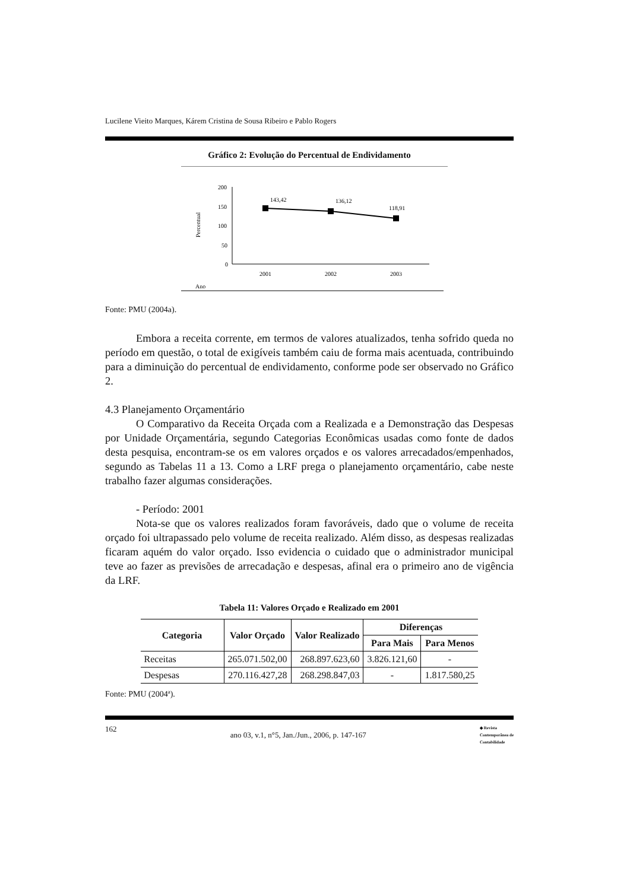Lucilene Vieito Marques, Kárem Cristina de Sousa Ribeiro e Pablo Rogers
Gráfico 2: Evolução do Percentual de Endividamento
200
150
100
50
0
Percentual
143,42
136,12
118,91
2001
2002
2003
Ano
Fonte: PMU (2004a).
Embora a receita corrente, em termos de valores atualizados, tenha sofrido queda no período em questão, o total de exigíveis também caiu de forma mais acentuada, contribuindo para a diminuição do percentual de endividamento, conforme pode ser observado no Gráfico 2.
4.3 Planejamento Orçamentário
O Comparativo da Receita Orçada com a Realizada e a Demonstração das Despesas por Unidade Orçamentária, segundo Categorias Econômicas usadas como fonte de dados desta pesquisa, encontram-se os em valores orçados e os valores arrecadados/empenhados, segundo as Tabelas 11 a 13. Como a LRF prega o planejamento orçamentário, cabe neste trabalho fazer algumas considerações.
- Período: 2001
Nota-se que os valores realizados foram favoráveis, dado que o volume de receita orçado foi ultrapassado pelo volume de receita realizado. Além disso, as despesas realizadas ficaram aquém do valor orçado. Isso evidencia o cuidado que o administrador municipal teve ao fazer as previsões de arrecadação e despesas, afinal era o primeiro ano de vigência da LRF.
Tabela 11: Valores Orçado e Realizado em 2001
| Categoria | Valor Orçado | Valor Realizado | Diferenças | |
| --- | --- | --- | --- | --- |
| | | | Para Mais | Para Menos |
| Receitas | 265.071.502,00 | 268.897.623,60 | 3.826.121,60 | - |
| Despesas | 270.116.427,28 | 268.298.847,03 | - | 1.817.580,25 |
Fonte: PMU (2004ª).
162 ano 03, v.1, n°5, Jan./Jun., 2006, p. 147-167 ◆ Revista
Contemporânea de
Contabilidade